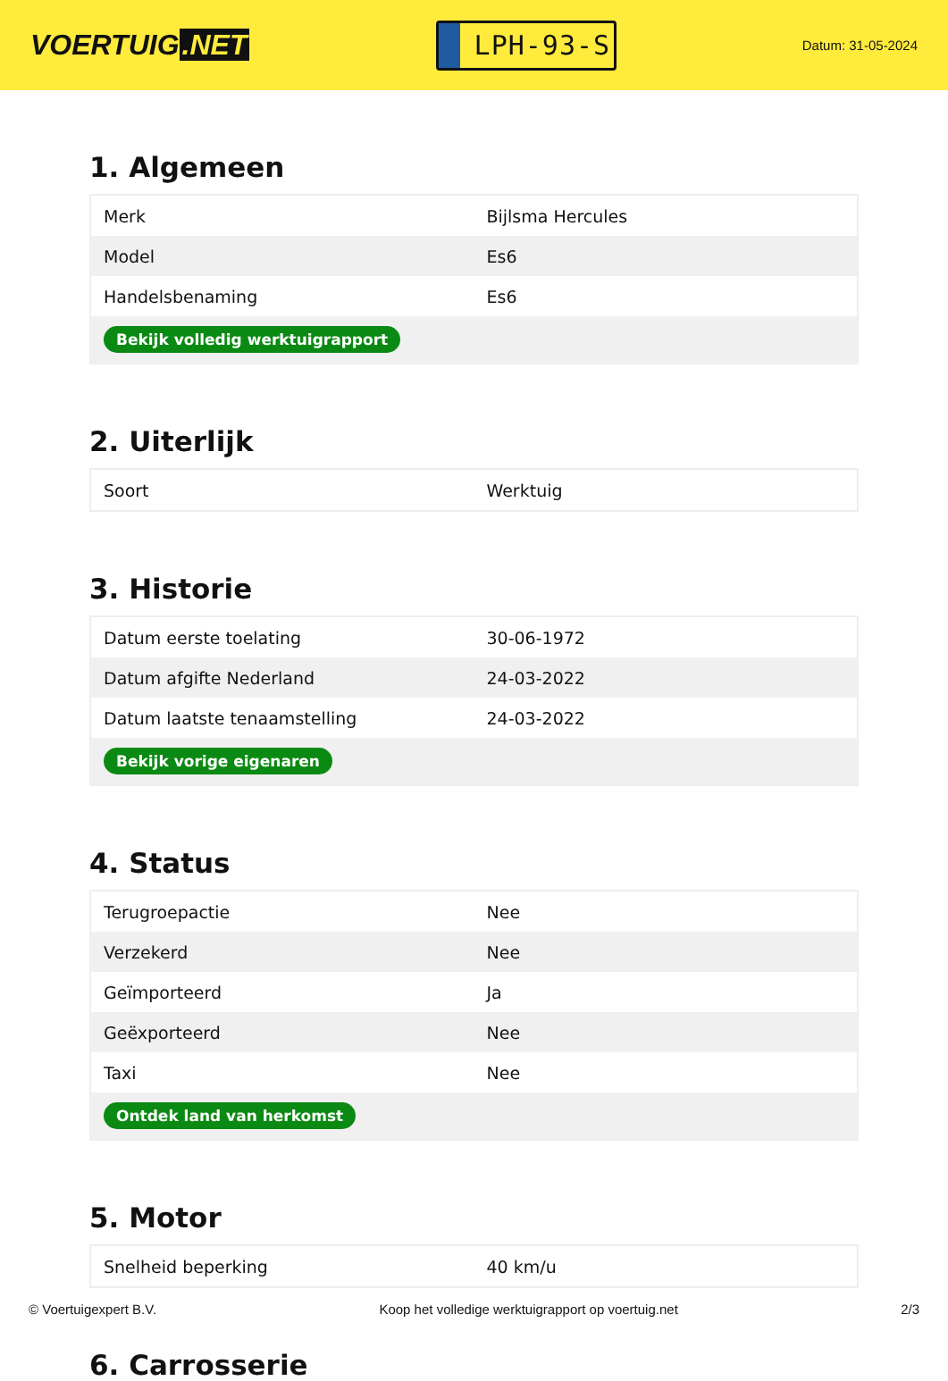VOERTUIG.NET
LPH-93-S
Datum: 31-05-2024
1. Algemeen
| Merk | Bijlsma Hercules |
| Model | Es6 |
| Handelsbenaming | Es6 |
| Bekijk volledig werktuigrapport | |
2. Uiterlijk
| Soort | Werktuig |
3. Historie
| Datum eerste toelating | 30-06-1972 |
| Datum afgifte Nederland | 24-03-2022 |
| Datum laatste tenaamstelling | 24-03-2022 |
| Bekijk vorige eigenaren | |
4. Status
| Terugroepactie | Nee |
| Verzekerd | Nee |
| Geïmporteerd | Ja |
| Geëxporteerd | Nee |
| Taxi | Nee |
| Ontdek land van herkomst | |
5. Motor
| Snelheid beperking | 40 km/u |
6. Carrosserie
© Voertuigexpert B.V. Koop het volledige werktuigrapport op voertuig.net 2/3